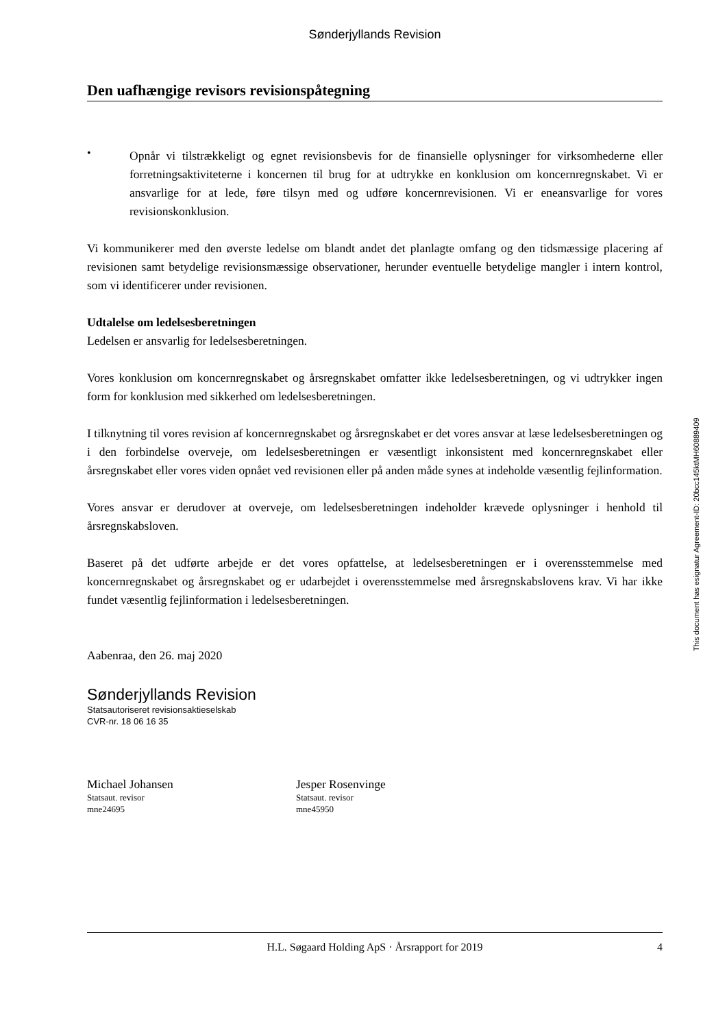Sønderjyllands Revision
Den uafhængige revisors revisionspåtegning
•
Opnår vi tilstrækkeligt og egnet revisionsbevis for de finansielle oplysninger for virksomhederne eller forretningsaktiviteterne i koncernen til brug for at udtrykke en konklusion om koncernregnskabet. Vi er ansvarlige for at lede, føre tilsyn med og udføre koncernrevisionen. Vi er eneansvarlige for vores revisionskonklusion.
Vi kommunikerer med den øverste ledelse om blandt andet det planlagte omfang og den tidsmæssige placering af revisionen samt betydelige revisionsmæssige observationer, herunder eventuelle betydelige mangler i intern kontrol, som vi identificerer under revisionen.
Udtalelse om ledelsesberetningen
Ledelsen er ansvarlig for ledelsesberetningen.
Vores konklusion om koncernregnskabet og årsregnskabet omfatter ikke ledelsesberetningen, og vi udtrykker ingen form for konklusion med sikkerhed om ledelsesberetningen.
I tilknytning til vores revision af koncernregnskabet og årsregnskabet er det vores ansvar at læse ledelsesberetningen og i den forbindelse overveje, om ledelsesberetningen er væsentligt inkonsistent med koncernregnskabet eller årsregnskabet eller vores viden opnået ved revisionen eller på anden måde synes at indeholde væsentlig fejlinformation.
Vores ansvar er derudover at overveje, om ledelsesberetningen indeholder krævede oplysninger i henhold til årsregnskabsloven.
Baseret på det udførte arbejde er det vores opfattelse, at ledelsesberetningen er i overensstemmelse med koncernregnskabet og årsregnskabet og er udarbejdet i overensstemmelse med årsregnskabslovens krav. Vi har ikke fundet væsentlig fejlinformation i ledelsesberetningen.
Aabenraa, den 26. maj 2020
Sønderjyllands Revision
Statsautoriseret revisionsaktieselskab
CVR-nr. 18 06 16 35
Michael Johansen
Statsaut. revisor
mne24695
Jesper Rosenvinge
Statsaut. revisor
mne45950
H.L. Søgaard Holding ApS · Årsrapport for 2019 4
This document has esignatur Agreement-ID: 20bcc145ktMH60889409